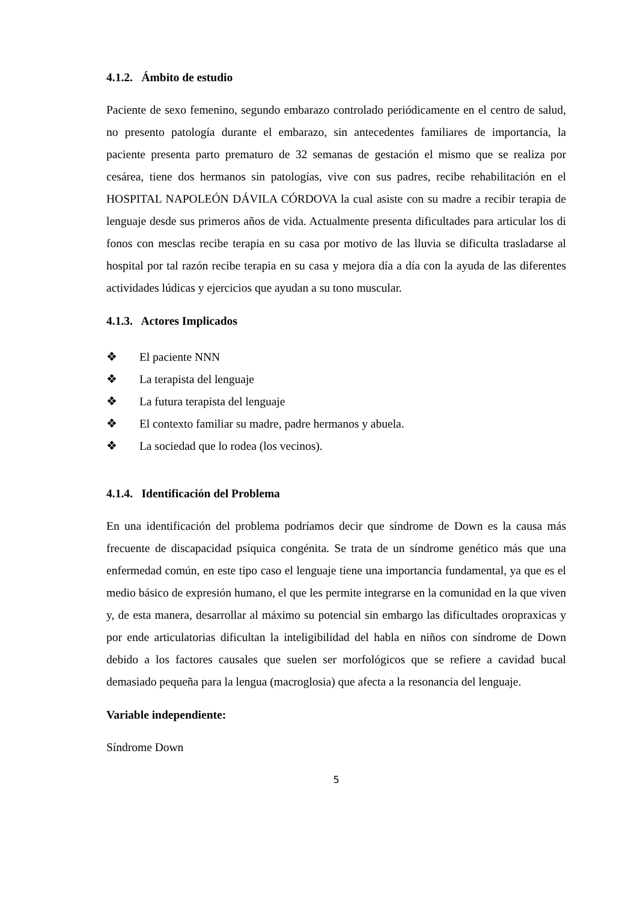4.1.2. Ámbito de estudio
Paciente de sexo femenino, segundo embarazo controlado periódicamente en el centro de salud, no presento patología durante el embarazo, sin antecedentes familiares de importancia, la paciente presenta parto prematuro de 32 semanas de gestación el mismo que se realiza por cesárea, tiene dos hermanos sin patologías, vive con sus padres, recibe rehabilitación en el HOSPITAL NAPOLEÓN DÁVILA CÓRDOVA la cual asiste con su madre a recibir terapia de lenguaje desde sus primeros años de vida. Actualmente presenta dificultades para articular los di fonos con mesclas recibe terapia en su casa por motivo de las lluvia se dificulta trasladarse al hospital por tal razón recibe terapia en su casa y mejora día a día con la ayuda de las diferentes actividades lúdicas y ejercicios que ayudan a su tono muscular.
4.1.3. Actores Implicados
❖ El paciente NNN
❖ La terapista del lenguaje
❖ La futura terapista del lenguaje
❖ El contexto familiar su madre, padre hermanos y abuela.
❖ La sociedad que lo rodea (los vecinos).
4.1.4. Identificación del Problema
En una identificación del problema podríamos decir que síndrome de Down es la causa más frecuente de discapacidad psíquica congénita. Se trata de un síndrome genético más que una enfermedad común, en este tipo caso el lenguaje tiene una importancia fundamental, ya que es el medio básico de expresión humano, el que les permite integrarse en la comunidad en la que viven y, de esta manera, desarrollar al máximo su potencial sin embargo las dificultades oropraxicas y por ende articulatorias dificultan la inteligibilidad del habla en niños con síndrome de Down debido a los factores causales que suelen ser morfológicos que se refiere a cavidad bucal demasiado pequeña para la lengua (macroglosia) que afecta a la resonancia del lenguaje.
Variable independiente:
Síndrome Down
5